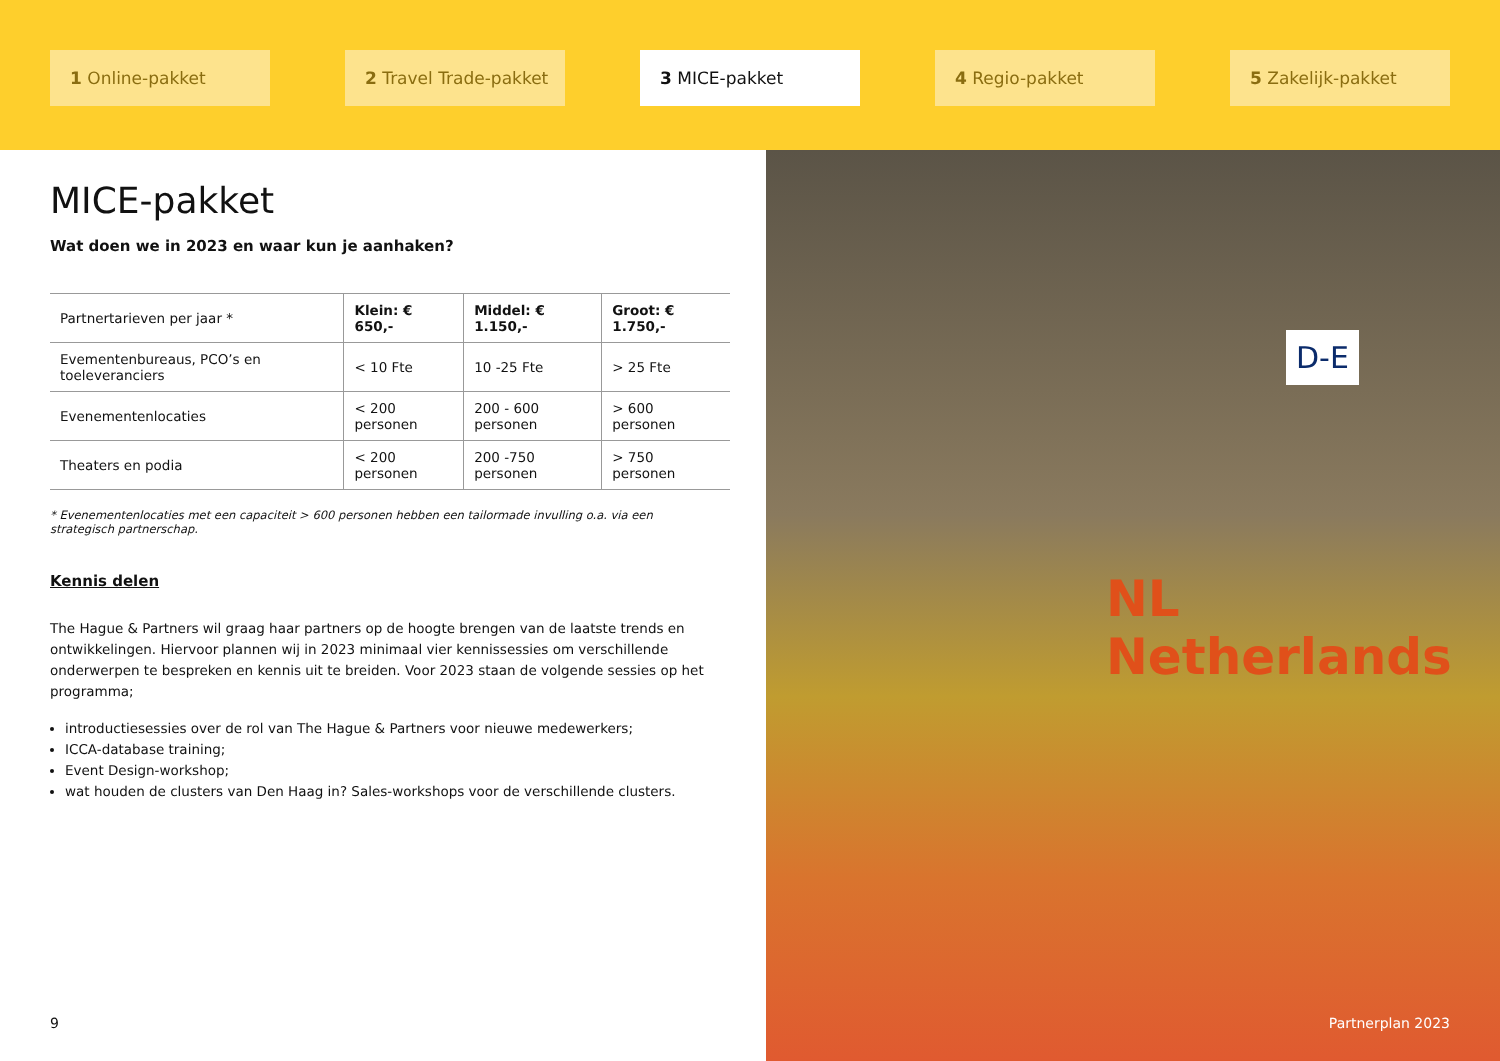1 Online-pakket 2 Travel Trade-pakket 3 MICE-pakket 4 Regio-pakket 5 Zakelijk-pakket
MICE-pakket
Wat doen we in 2023 en waar kun je aanhaken?
| Partnertarieven per jaar * | Klein: € 650,- | Middel: € 1.150,- | Groot: € 1.750,- |
| Evementenbureaus, PCO’s en toeleveranciers | < 10 Fte | 10 -25 Fte | > 25 Fte |
| Evenementenlocaties | < 200 personen | 200 - 600 personen | > 600 personen |
| Theaters en podia | < 200 personen | 200 -750 personen | > 750 personen |
* Evenementenlocaties met een capaciteit > 600 personen hebben een tailormade invulling o.a. via een strategisch partnerschap.
Kennis delen
The Hague & Partners wil graag haar partners op de hoogte brengen van de laatste trends en ontwikkelingen. Hiervoor plannen wij in 2023 minimaal vier kennissessies om verschillende onderwerpen te bespreken en kennis uit te breiden. Voor 2023 staan de volgende sessies op het programma;
introductiesessies over de rol van The Hague & Partners voor nieuwe medewerkers;
ICCA-database training;
Event Design-workshop;
wat houden de clusters van Den Haag in? Sales-workshops voor de verschillende clusters.
9
D-E
NL Netherlands
Partnerplan 2023